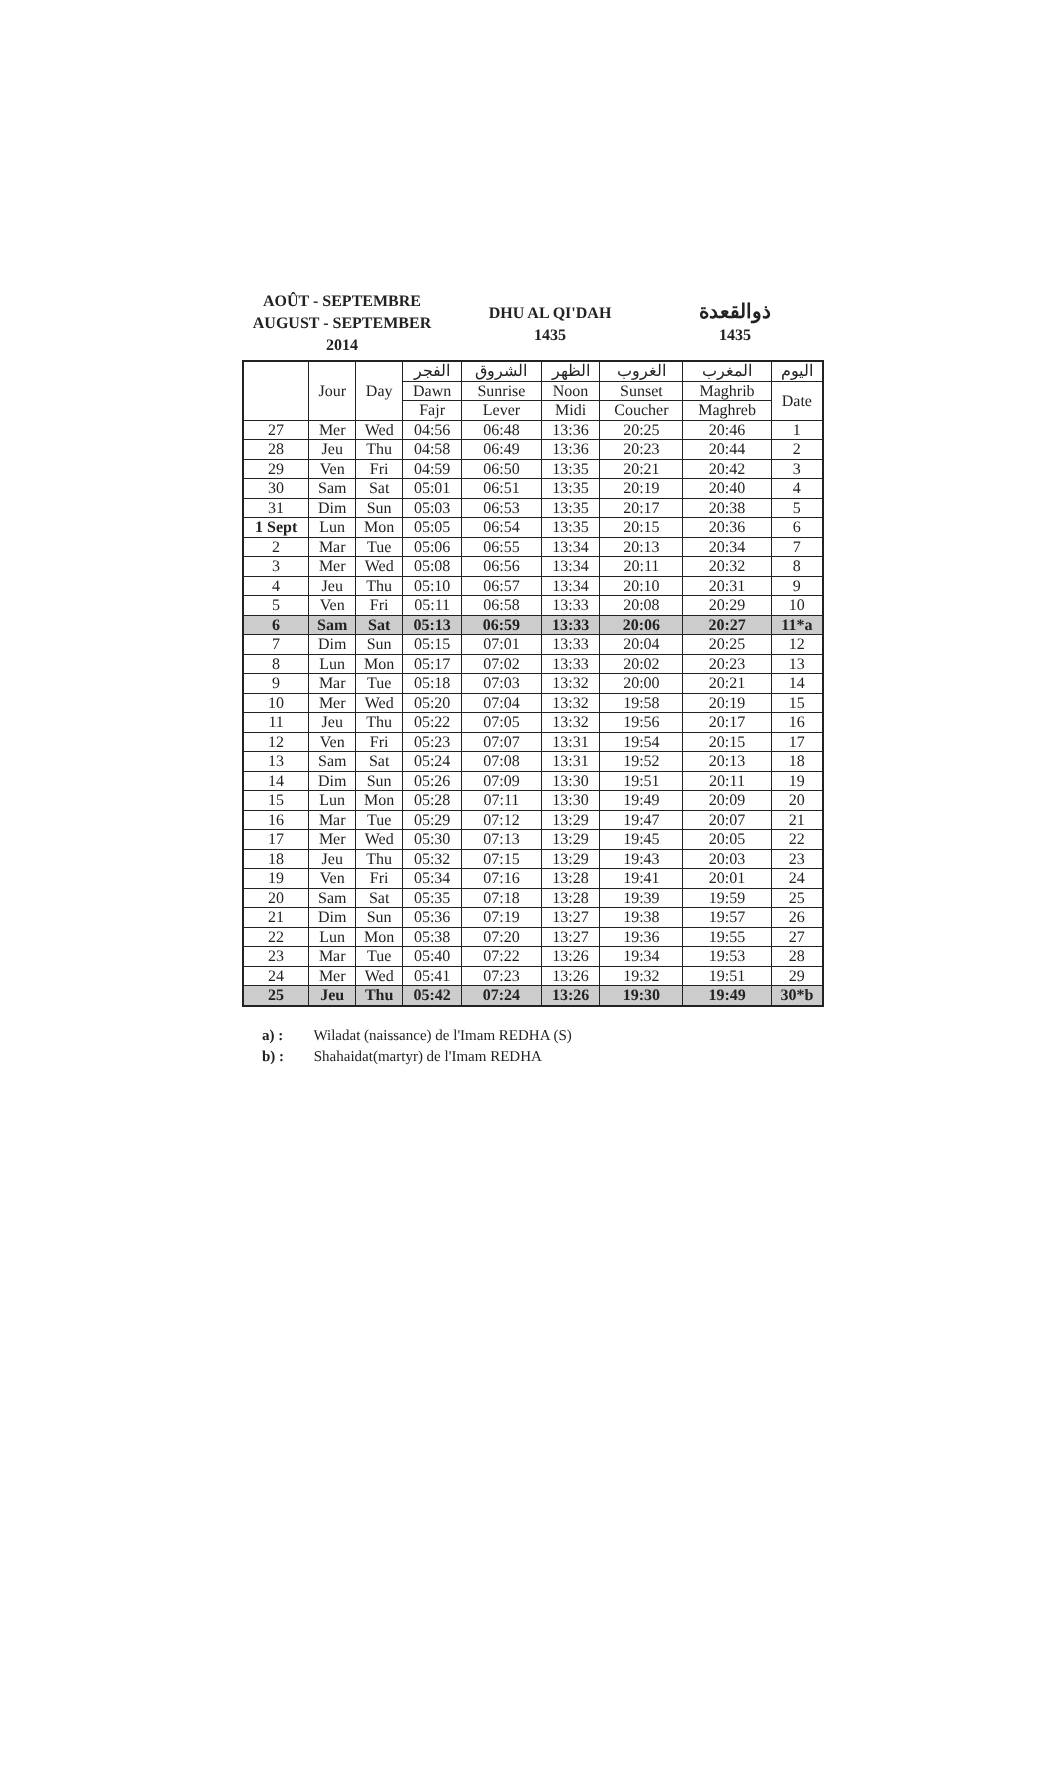AOÛT - SEPTEMBRE
AUGUST - SEPTEMBER
2014
DHU AL QI'DAH
1435
ذوالقعدة
1435
| | Jour | Day | الفجر | الشروق | الظهر | الغروب | المغرب | اليوم |
| --- | --- | --- | --- | --- | --- | --- | --- | --- |
| | | | Dawn | Sunrise | Noon | Sunset | Maghrib | Date |
| | | | Fajr | Lever | Midi | Coucher | Maghreb | |
| 27 | Mer | Wed | 04:56 | 06:48 | 13:36 | 20:25 | 20:46 | 1 |
| 28 | Jeu | Thu | 04:58 | 06:49 | 13:36 | 20:23 | 20:44 | 2 |
| 29 | Ven | Fri | 04:59 | 06:50 | 13:35 | 20:21 | 20:42 | 3 |
| 30 | Sam | Sat | 05:01 | 06:51 | 13:35 | 20:19 | 20:40 | 4 |
| 31 | Dim | Sun | 05:03 | 06:53 | 13:35 | 20:17 | 20:38 | 5 |
| 1 Sept | Lun | Mon | 05:05 | 06:54 | 13:35 | 20:15 | 20:36 | 6 |
| 2 | Mar | Tue | 05:06 | 06:55 | 13:34 | 20:13 | 20:34 | 7 |
| 3 | Mer | Wed | 05:08 | 06:56 | 13:34 | 20:11 | 20:32 | 8 |
| 4 | Jeu | Thu | 05:10 | 06:57 | 13:34 | 20:10 | 20:31 | 9 |
| 5 | Ven | Fri | 05:11 | 06:58 | 13:33 | 20:08 | 20:29 | 10 |
| 6 | Sam | Sat | 05:13 | 06:59 | 13:33 | 20:06 | 20:27 | 11*a |
| 7 | Dim | Sun | 05:15 | 07:01 | 13:33 | 20:04 | 20:25 | 12 |
| 8 | Lun | Mon | 05:17 | 07:02 | 13:33 | 20:02 | 20:23 | 13 |
| 9 | Mar | Tue | 05:18 | 07:03 | 13:32 | 20:00 | 20:21 | 14 |
| 10 | Mer | Wed | 05:20 | 07:04 | 13:32 | 19:58 | 20:19 | 15 |
| 11 | Jeu | Thu | 05:22 | 07:05 | 13:32 | 19:56 | 20:17 | 16 |
| 12 | Ven | Fri | 05:23 | 07:07 | 13:31 | 19:54 | 20:15 | 17 |
| 13 | Sam | Sat | 05:24 | 07:08 | 13:31 | 19:52 | 20:13 | 18 |
| 14 | Dim | Sun | 05:26 | 07:09 | 13:30 | 19:51 | 20:11 | 19 |
| 15 | Lun | Mon | 05:28 | 07:11 | 13:30 | 19:49 | 20:09 | 20 |
| 16 | Mar | Tue | 05:29 | 07:12 | 13:29 | 19:47 | 20:07 | 21 |
| 17 | Mer | Wed | 05:30 | 07:13 | 13:29 | 19:45 | 20:05 | 22 |
| 18 | Jeu | Thu | 05:32 | 07:15 | 13:29 | 19:43 | 20:03 | 23 |
| 19 | Ven | Fri | 05:34 | 07:16 | 13:28 | 19:41 | 20:01 | 24 |
| 20 | Sam | Sat | 05:35 | 07:18 | 13:28 | 19:39 | 19:59 | 25 |
| 21 | Dim | Sun | 05:36 | 07:19 | 13:27 | 19:38 | 19:57 | 26 |
| 22 | Lun | Mon | 05:38 | 07:20 | 13:27 | 19:36 | 19:55 | 27 |
| 23 | Mar | Tue | 05:40 | 07:22 | 13:26 | 19:34 | 19:53 | 28 |
| 24 | Mer | Wed | 05:41 | 07:23 | 13:26 | 19:32 | 19:51 | 29 |
| 25 | Jeu | Thu | 05:42 | 07:24 | 13:26 | 19:30 | 19:49 | 30*b |
a) : Wiladat (naissance) de l'Imam REDHA (S)
b) : Shahaidat(martyr) de l'Imam REDHA